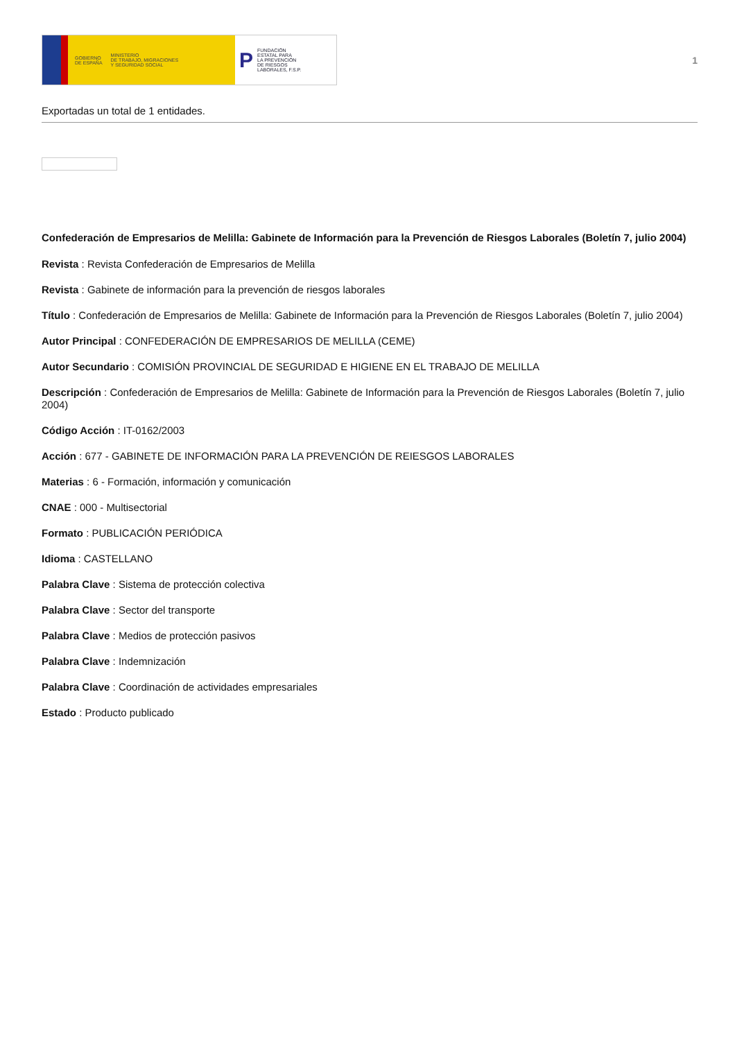GOBIERNO
DE ESPAÑA MINISTERIO
DE TRABAJO, MIGRACIONES
Y SEGURIDAD SOCIAL
P FUNDACIÓN
ESTATAL PARA
LA PREVENCIÓN
DE RIESGOS
LABORALES, F.S.P.
1
Exportadas un total de 1 entidades.
Confederación de Empresarios de Melilla: Gabinete de Información para la Prevención de Riesgos Laborales (Boletín 7, julio 2004)
Revista : Revista Confederación de Empresarios de Melilla
Revista : Gabinete de información para la prevención de riesgos laborales
Título : Confederación de Empresarios de Melilla: Gabinete de Información para la Prevención de Riesgos Laborales (Boletín 7, julio 2004)
Autor Principal : CONFEDERACIÓN DE EMPRESARIOS DE MELILLA (CEME)
Autor Secundario : COMISIÓN PROVINCIAL DE SEGURIDAD E HIGIENE EN EL TRABAJO DE MELILLA
Descripción : Confederación de Empresarios de Melilla: Gabinete de Información para la Prevención de Riesgos Laborales (Boletín 7, julio 2004)
Código Acción : IT-0162/2003
Acción : 677 - GABINETE DE INFORMACIÓN PARA LA PREVENCIÓN DE REIESGOS LABORALES
Materias : 6 - Formación, información y comunicación
CNAE : 000 - Multisectorial
Formato : PUBLICACIÓN PERIÓDICA
Idioma : CASTELLANO
Palabra Clave : Sistema de protección colectiva
Palabra Clave : Sector del transporte
Palabra Clave : Medios de protección pasivos
Palabra Clave : Indemnización
Palabra Clave : Coordinación de actividades empresariales
Estado : Producto publicado